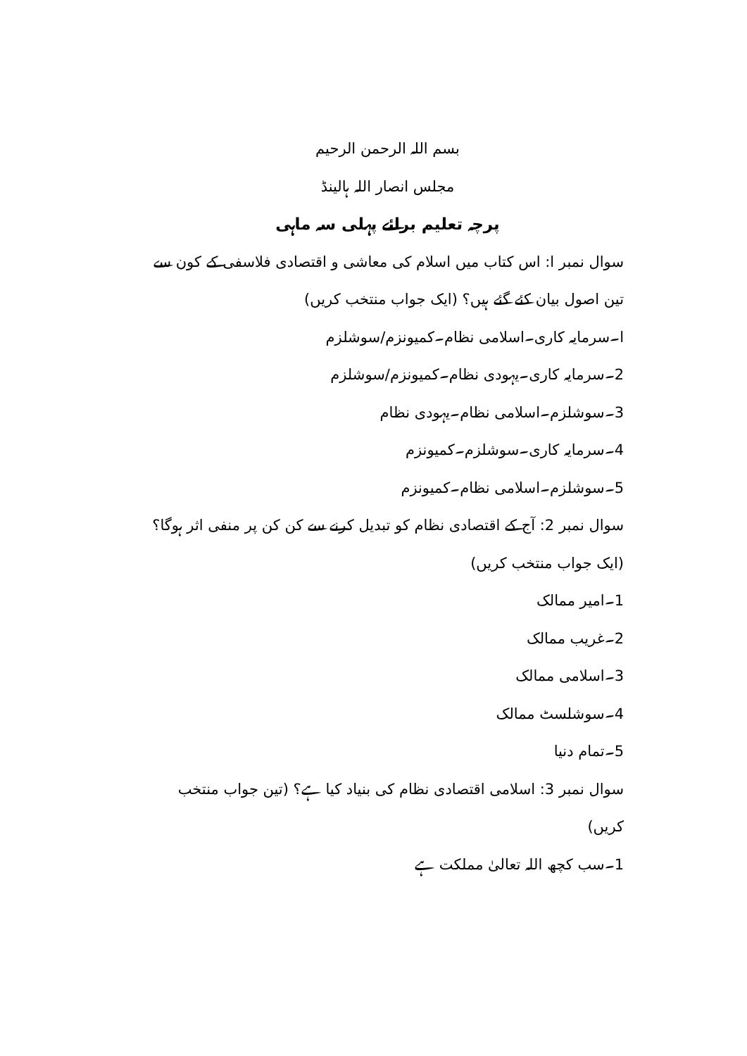بسم اللہ الرحمن الرحیم
مجلس انصار اللہ ہالینڈ
پرچہ تعلیم برائے پہلی سہ ماہی
سوال نمبر ا: اس کتاب میں اسلام کی معاشی و اقتصادی فلاسفی کے کون سے تین اصول بیان کئے گئے ہیں؟ (ایک جواب منتخب کریں)
ا۔سرمایہ کاری۔اسلامی نظام۔کمیونزم/سوشلزم
2۔سرمایہ کاری۔یہودی نظام۔کمیونزم/سوشلزم
3۔سوشلزم۔اسلامی نظام۔یہودی نظام
4۔سرمایہ کاری۔سوشلزم۔کمیونزم
5۔سوشلزم۔اسلامی نظام۔کمیونزم
سوال نمبر 2: آج کے اقتصادی نظام کو تبدیل کرنے سے کن کن پر منفی اثر ہوگا؟ (ایک جواب منتخب کریں)
1۔امیر ممالک
2۔غریب ممالک
3۔اسلامی ممالک
4۔سوشلسٹ ممالک
5۔تمام دنیا
سوال نمبر 3: اسلامی اقتصادی نظام کی بنیاد کیا ہے؟ (تین جواب منتخب کریں)
1۔سب کچھ اللہ تعالیٰ مملکت ہے